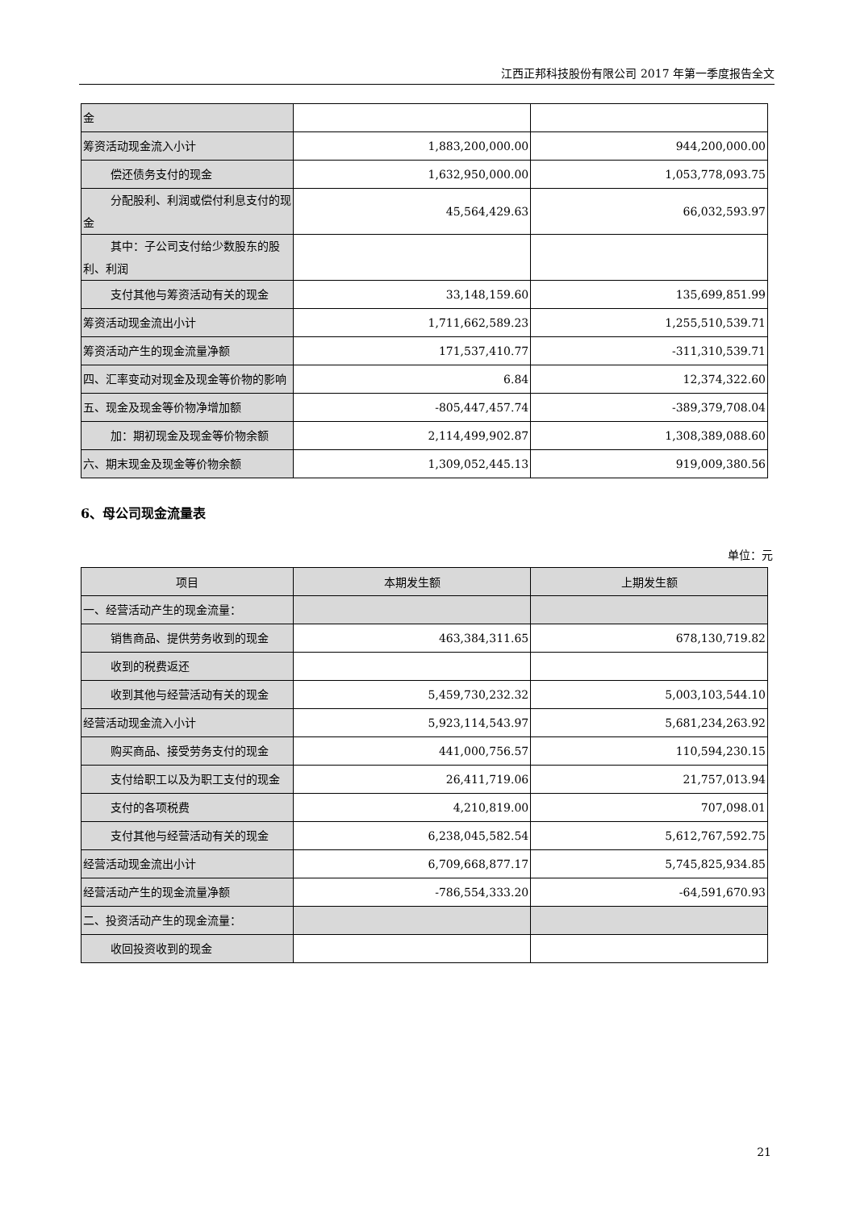江西正邦科技股份有限公司 2017 年第一季度报告全文
| 金 | | |
| 筹资活动现金流入小计 | 1,883,200,000.00 | 944,200,000.00 |
| 偿还债务支付的现金 | 1,632,950,000.00 | 1,053,778,093.75 |
| 分配股利、利润或偿付利息支付 的现金 | 45,564,429.63 | 66,032,593.97 |
| 其中：子公司支付给少数股东的 股利、利润 | | |
| 支付其他与筹资活动有关的现 金 | 33,148,159.60 | 135,699,851.99 |
| 筹资活动现金流出小计 | 1,711,662,589.23 | 1,255,510,539.71 |
| 筹资活动产生的现金流量净额 | 171,537,410.77 | -311,310,539.71 |
| 四、汇率变动对现金及现金等价物的影响 | 6.84 | 12,374,322.60 |
| 五、现金及现金等价物净增加额 | -805,447,457.74 | -389,379,708.04 |
| 加：期初现金及现金等价物余额 | 2,114,499,902.87 | 1,308,389,088.60 |
| 六、期末现金及现金等价物余额 | 1,309,052,445.13 | 919,009,380.56 |
6、母公司现金流量表
单位：元
| 项目 | 本期发生额 | 上期发生额 |
| --- | --- | --- |
| 一、经营活动产生的现金流量： | | |
| 销售商品、提供劳务收到的现金 | 463,384,311.65 | 678,130,719.82 |
| 收到的税费返还 | | |
| 收到其他与经营活动有关的现 金 | 5,459,730,232.32 | 5,003,103,544.10 |
| 经营活动现金流入小计 | 5,923,114,543.97 | 5,681,234,263.92 |
| 购买商品、接受劳务支付的现金 | 441,000,756.57 | 110,594,230.15 |
| 支付给职工以及为职工支付的 现金 | 26,411,719.06 | 21,757,013.94 |
| 支付的各项税费 | 4,210,819.00 | 707,098.01 |
| 支付其他与经营活动有关的现 金 | 6,238,045,582.54 | 5,612,767,592.75 |
| 经营活动现金流出小计 | 6,709,668,877.17 | 5,745,825,934.85 |
| 经营活动产生的现金流量净额 | -786,554,333.20 | -64,591,670.93 |
| 二、投资活动产生的现金流量： | | |
| 收回投资收到的现金 | | |
21